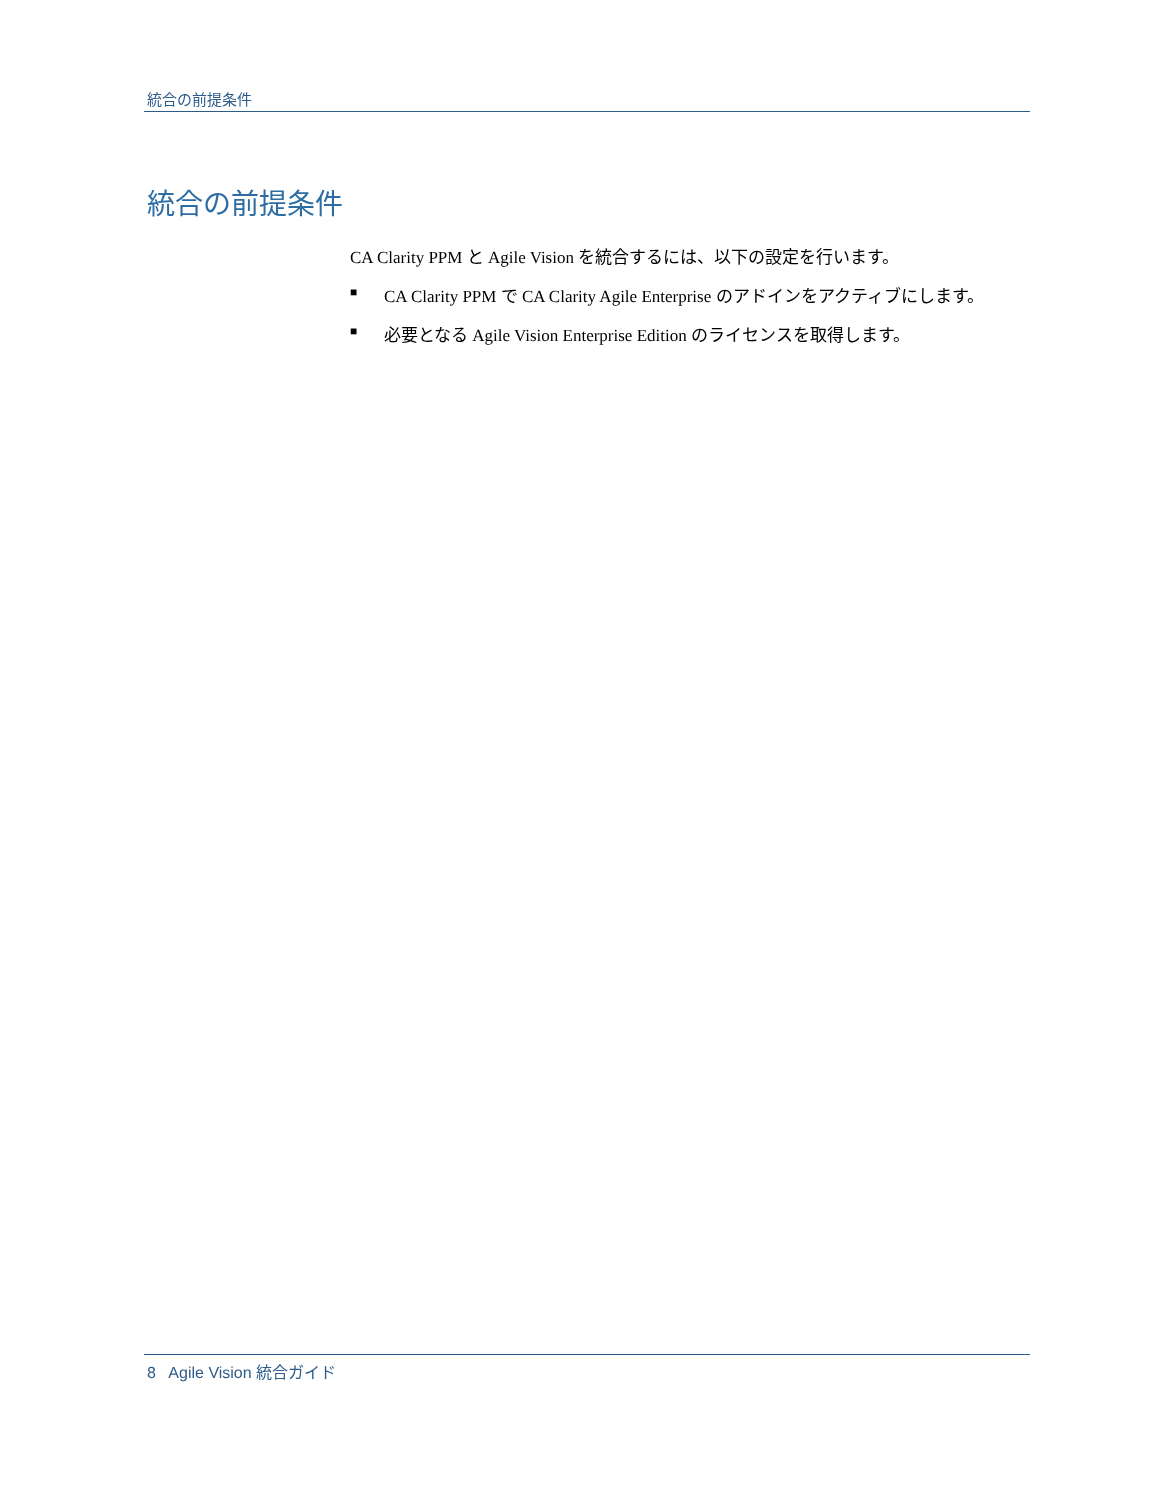統合の前提条件
統合の前提条件
CA Clarity PPM と Agile Vision を統合するには、以下の設定を行います。
■ CA Clarity PPM で CA Clarity Agile Enterprise のアドインをアクティブにします。
■ 必要となる Agile Vision Enterprise Edition のライセンスを取得します。
8 Agile Vision 統合ガイド